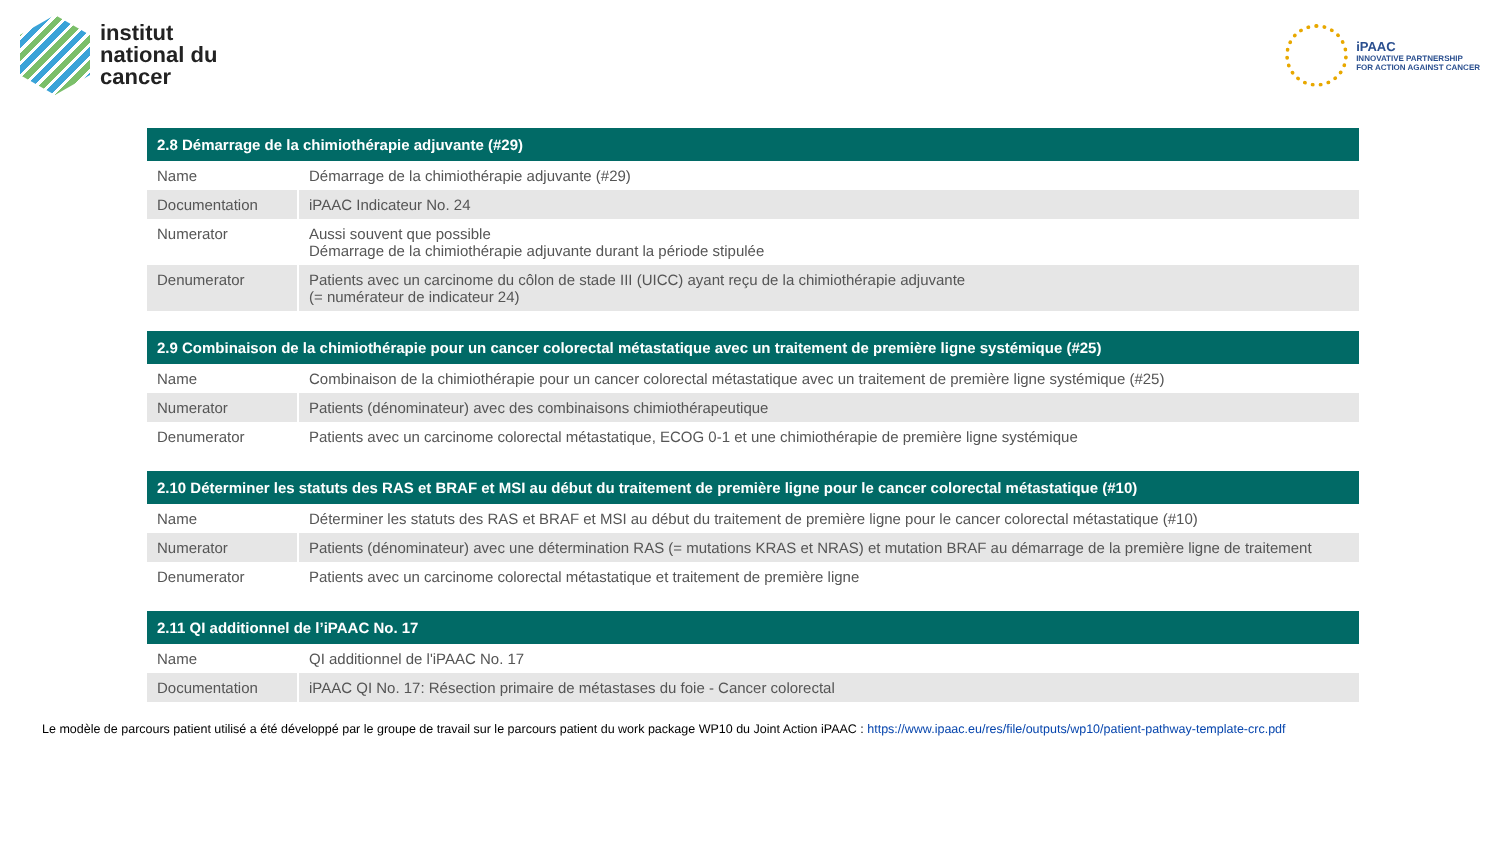institut
national du
cancer
iPAAC
INNOVATIVE PARTNERSHIP
FOR ACTION AGAINST CANCER
| 2.8 Démarrage de la chimiothérapie adjuvante (#29) | |
| --- | --- |
| Name | Démarrage de la chimiothérapie adjuvante (#29) |
| Documentation | iPAAC Indicateur No. 24 |
| Numerator | Aussi souvent que possible Démarrage de la chimiothérapie adjuvante durant la période stipulée |
| Denumerator | Patients avec un carcinome du côlon de stade III (UICC) ayant reçu de la chimiothérapie adjuvante (= numérateur de indicateur 24) |
| 2.9 Combinaison de la chimiothérapie pour un cancer colorectal métastatique avec un traitement de première ligne systémique (#25) | |
| --- | --- |
| Name | Combinaison de la chimiothérapie pour un cancer colorectal métastatique avec un traitement de première ligne systémique (#25) |
| Numerator | Patients (dénominateur) avec des combinaisons chimiothérapeutique |
| Denumerator | Patients avec un carcinome colorectal métastatique, ECOG 0-1 et une chimiothérapie de première ligne systémique |
| 2.10 Déterminer les statuts des RAS et BRAF et MSI au début du traitement de première ligne pour le cancer colorectal métastatique (#10) | |
| --- | --- |
| Name | Déterminer les statuts des RAS et BRAF et MSI au début du traitement de première ligne pour le cancer colorectal métastatique (#10) |
| Numerator | Patients (dénominateur) avec une détermination RAS (= mutations KRAS et NRAS) et mutation BRAF au démarrage de la première ligne de traitement |
| Denumerator | Patients avec un carcinome colorectal métastatique et traitement de première ligne |
| 2.11 QI additionnel de l’iPAAC No. 17 | |
| --- | --- |
| Name | QI additionnel de l'iPAAC No. 17 |
| Documentation | iPAAC QI No. 17: Résection primaire de métastases du foie - Cancer colorectal |
Le modèle de parcours patient utilisé a été développé par le groupe de travail sur le parcours patient du work package WP10 du Joint Action iPAAC : https://www.ipaac.eu/res/file/outputs/wp10/patient-pathway-template-crc.pdf